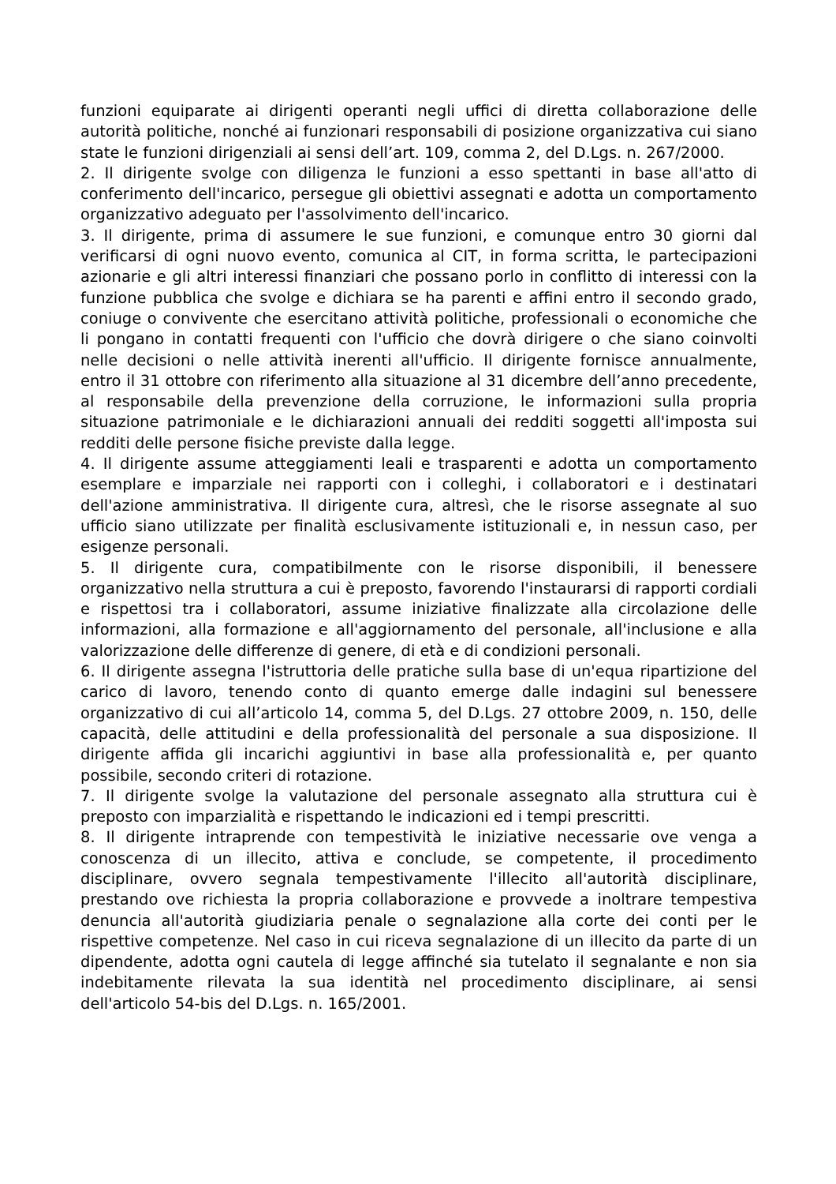funzioni equiparate ai dirigenti operanti negli uffici di diretta collaborazione delle autorità politiche, nonché ai funzionari responsabili di posizione organizzativa cui siano state le funzioni dirigenziali ai sensi dell’art. 109, comma 2, del D.Lgs. n. 267/2000.
2. Il dirigente svolge con diligenza le funzioni a esso spettanti in base all'atto di conferimento dell'incarico, persegue gli obiettivi assegnati e adotta un comportamento organizzativo adeguato per l'assolvimento dell'incarico.
3. Il dirigente, prima di assumere le sue funzioni, e comunque entro 30 giorni dal verificarsi di ogni nuovo evento, comunica al CIT, in forma scritta, le partecipazioni azionarie e gli altri interessi finanziari che possano porlo in conflitto di interessi con la funzione pubblica che svolge e dichiara se ha parenti e affini entro il secondo grado, coniuge o convivente che esercitano attività politiche, professionali o economiche che li pongano in contatti frequenti con l'ufficio che dovrà dirigere o che siano coinvolti nelle decisioni o nelle attività inerenti all'ufficio. Il dirigente fornisce annualmente, entro il 31 ottobre con riferimento alla situazione al 31 dicembre dell’anno precedente, al responsabile della prevenzione della corruzione, le informazioni sulla propria situazione patrimoniale e le dichiarazioni annuali dei redditi soggetti all'imposta sui redditi delle persone fisiche previste dalla legge.
4. Il dirigente assume atteggiamenti leali e trasparenti e adotta un comportamento esemplare e imparziale nei rapporti con i colleghi, i collaboratori e i destinatari dell'azione amministrativa. Il dirigente cura, altresì, che le risorse assegnate al suo ufficio siano utilizzate per finalità esclusivamente istituzionali e, in nessun caso, per esigenze personali.
5. Il dirigente cura, compatibilmente con le risorse disponibili, il benessere organizzativo nella struttura a cui è preposto, favorendo l'instaurarsi di rapporti cordiali e rispettosi tra i collaboratori, assume iniziative finalizzate alla circolazione delle informazioni, alla formazione e all'aggiornamento del personale, all'inclusione e alla valorizzazione delle differenze di genere, di età e di condizioni personali.
6. Il dirigente assegna l'istruttoria delle pratiche sulla base di un'equa ripartizione del carico di lavoro, tenendo conto di quanto emerge dalle indagini sul benessere organizzativo di cui all’articolo 14, comma 5, del D.Lgs. 27 ottobre 2009, n. 150, delle capacità, delle attitudini e della professionalità del personale a sua disposizione. Il dirigente affida gli incarichi aggiuntivi in base alla professionalità e, per quanto possibile, secondo criteri di rotazione.
7. Il dirigente svolge la valutazione del personale assegnato alla struttura cui è preposto con imparzialità e rispettando le indicazioni ed i tempi prescritti.
8. Il dirigente intraprende con tempestività le iniziative necessarie ove venga a conoscenza di un illecito, attiva e conclude, se competente, il procedimento disciplinare, ovvero segnala tempestivamente l'illecito all'autorità disciplinare, prestando ove richiesta la propria collaborazione e provvede a inoltrare tempestiva denuncia all'autorità giudiziaria penale o segnalazione alla corte dei conti per le rispettive competenze. Nel caso in cui riceva segnalazione di un illecito da parte di un dipendente, adotta ogni cautela di legge affinché sia tutelato il segnalante e non sia indebitamente rilevata la sua identità nel procedimento disciplinare, ai sensi dell'articolo 54-bis del D.Lgs. n. 165/2001.